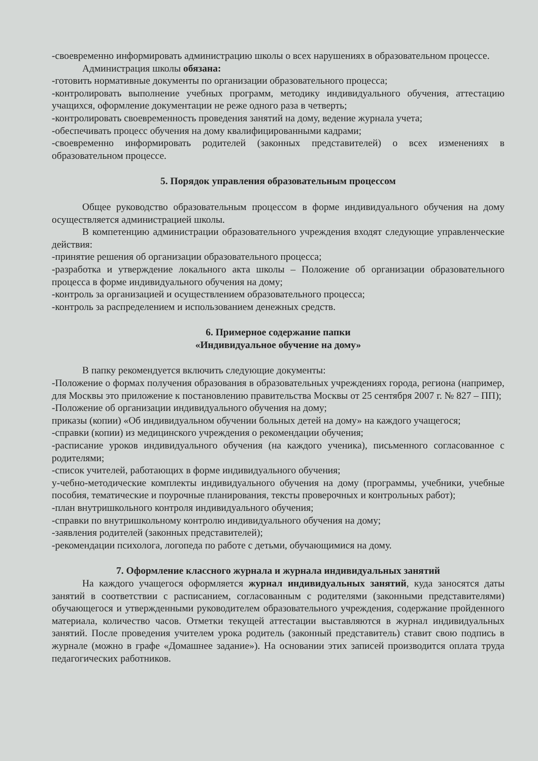-своевременно информировать администрацию школы о всех нарушениях в образовательном процессе.
Администрация школы обязана:
-готовить нормативные документы по организации образовательного процесса;
-контролировать выполнение учебных программ, методику индивидуального обучения, аттестацию учащихся, оформление документации не реже одного раза в четверть;
-контролировать своевременность проведения занятий на дому, ведение журнала учета;
-обеспечивать процесс обучения на дому квалифицированными кадрами;
-своевременно информировать родителей (законных представителей) о всех изменениях в образовательном процессе.
5. Порядок управления образовательным процессом
Общее руководство образовательным процессом в форме индивидуального обучения на дому осуществляется администрацией школы.
В компетенцию администрации образовательного учреждения входят следующие управленческие действия:
-принятие решения об организации образовательного процесса;
-разработка и утверждение локального акта школы – Положение об организации образовательного процесса в форме индивидуального обучения на дому;
-контроль за организацией и осуществлением образовательного процесса;
-контроль за распределением и использованием денежных средств.
6. Примерное содержание папки
«Индивидуальное обучение на дому»
В папку рекомендуется включить следующие документы:
-Положение о формах получения образования в образовательных учреждениях города, региона (например, для Москвы это приложение к постановлению правительства Москвы от 25 сентября 2007 г. № 827 – ПП);
-Положение об организации индивидуального обучения на дому;
приказы (копии) «Об индивидуальном обучении больных детей на дому» на каждого учащегося;
-справки (копии) из медицинского учреждения о рекомендации обучения;
-расписание уроков индивидуального обучения (на каждого ученика), письменного согласованное с родителями;
-список учителей, работающих в форме индивидуального обучения;
у-чебно-методические комплекты индивидуального обучения на дому (программы, учебники, учебные пособия, тематические и поурочные планирования, тексты проверочных и контрольных работ);
-план внутришкольного контроля индивидуального обучения;
-справки по внутришкольному контролю индивидуального обучения на дому;
-заявления родителей (законных представителей);
-рекомендации психолога, логопеда по работе с детьми, обучающимися на дому.
7. Оформление классного журнала и журнала индивидуальных занятий
На каждого учащегося оформляется журнал индивидуальных занятий, куда заносятся даты занятий в соответствии с расписанием, согласованным с родителями (законными представителями) обучающегося и утвержденными руководителем образовательного учреждения, содержание пройденного материала, количество часов. Отметки текущей аттестации выставляются в журнал индивидуальных занятий. После проведения учителем урока родитель (законный представитель) ставит свою подпись в журнале (можно в графе «Домашнее задание»). На основании этих записей производится оплата труда педагогических работников.